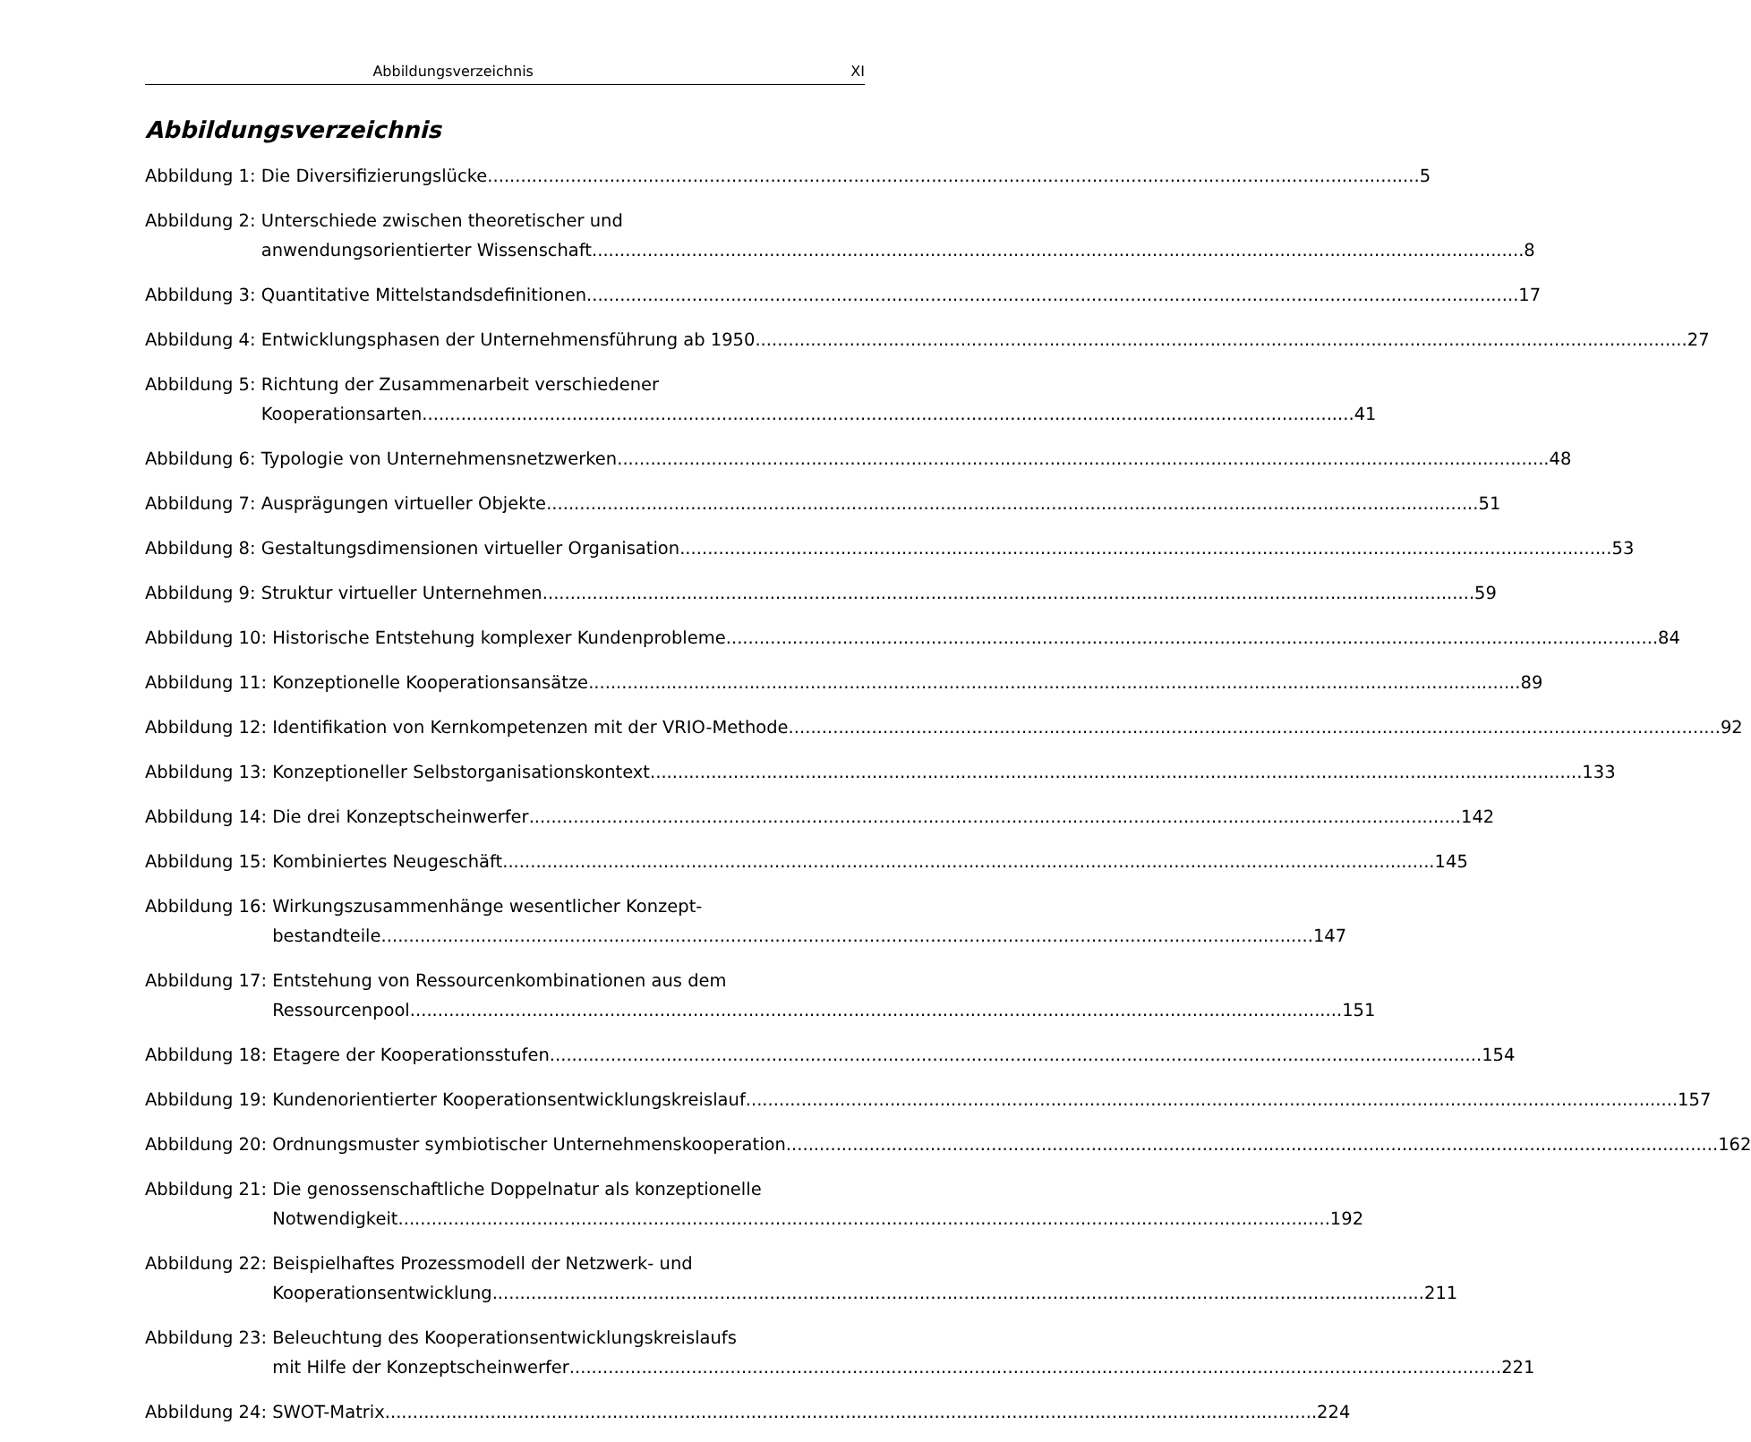Abbildungsverzeichnis XI
Abbildungsverzeichnis
Abbildung 1: Die Diversifizierungslücke 5
Abbildung 2: Unterschiede zwischen theoretischer und
anwendungsorientierter Wissenschaft 8
Abbildung 3: Quantitative Mittelstandsdefinitionen 17
Abbildung 4: Entwicklungsphasen der Unternehmensführung ab 1950 27
Abbildung 5: Richtung der Zusammenarbeit verschiedener
Kooperationsarten 41
Abbildung 6: Typologie von Unternehmensnetzwerken 48
Abbildung 7: Ausprägungen virtueller Objekte 51
Abbildung 8: Gestaltungsdimensionen virtueller Organisation 53
Abbildung 9: Struktur virtueller Unternehmen 59
Abbildung 10: Historische Entstehung komplexer Kundenprobleme 84
Abbildung 11: Konzeptionelle Kooperationsansätze 89
Abbildung 12: Identifikation von Kernkompetenzen mit der VRIO-Methode 92
Abbildung 13: Konzeptioneller Selbstorganisationskontext 133
Abbildung 14: Die drei Konzeptscheinwerfer 142
Abbildung 15: Kombiniertes Neugeschäft 145
Abbildung 16: Wirkungszusammenhänge wesentlicher Konzept-
bestandteile 147
Abbildung 17: Entstehung von Ressourcenkombinationen aus dem
Ressourcenpool 151
Abbildung 18: Etagere der Kooperationsstufen 154
Abbildung 19: Kundenorientierter Kooperationsentwicklungskreislauf 157
Abbildung 20: Ordnungsmuster symbiotischer Unternehmenskooperation 162
Abbildung 21: Die genossenschaftliche Doppelnatur als konzeptionelle
Notwendigkeit 192
Abbildung 22: Beispielhaftes Prozessmodell der Netzwerk- und
Kooperationsentwicklung 211
Abbildung 23: Beleuchtung des Kooperationsentwicklungskreislaufs
mit Hilfe der Konzeptscheinwerfer 221
Abbildung 24: SWOT-Matrix 224